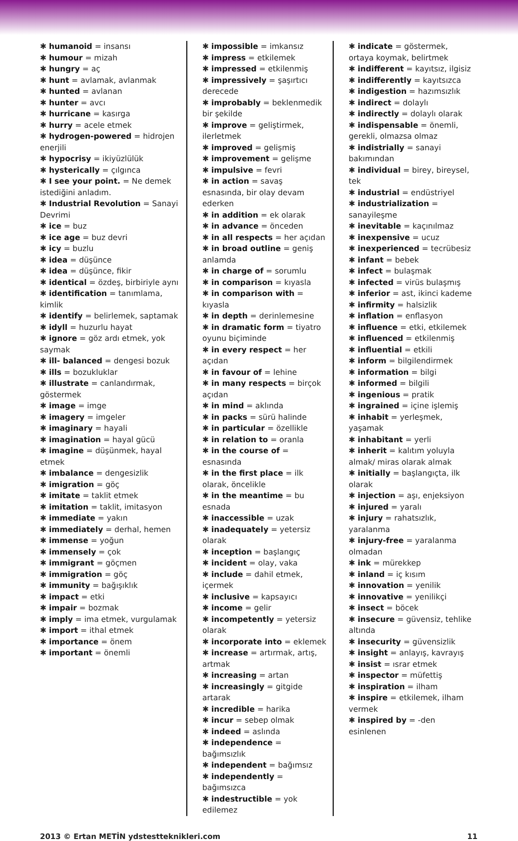✱ humanoid = insansı
✱ humour = mizah
✱ hungry = aç
✱ hunt = avlamak, avlanmak
✱ hunted = avlanan
✱ hunter = avcı
✱ hurricane = kasırga
✱ hurry = acele etmek
✱ hydrogen-powered = hidrojen enerjili
✱ hypocrisy = ikiyüzlülük
✱ hysterically = çılgınca
✱ I see your point. = Ne demek istediğini anladım.
✱ Industrial Revolution = Sanayi Devrimi
✱ ice = buz
✱ ice age = buz devri
✱ icy = buzlu
✱ idea = düşünce
✱ idea = düşünce, fikir
✱ identical = özdeş, birbiriyle aynı
✱ identification = tanımlama, kimlik
✱ identify = belirlemek, saptamak
✱ idyll = huzurlu hayat
✱ ignore = göz ardı etmek, yok saymak
✱ ill- balanced = dengesi bozuk
✱ ills = bozukluklar
✱ illustrate = canlandırmak, göstermek
✱ image = imge
✱ imagery = imgeler
✱ imaginary = hayali
✱ imagination = hayal gücü
✱ imagine = düşünmek, hayal etmek
✱ imbalance = dengesizlik
✱ imigration = göç
✱ imitate = taklit etmek
✱ imitation = taklit, imitasyon
✱ immediate = yakın
✱ immediately = derhal, hemen
✱ immense = yoğun
✱ immensely = çok
✱ immigrant = göçmen
✱ immigration = göç
✱ immunity = bağışıklık
✱ impact = etki
✱ impair = bozmak
✱ imply = ima etmek, vurgulamak
✱ import = ithal etmek
✱ importance = önem
✱ important = önemli
✱ impossible = imkansız
✱ impress = etkilemek
✱ impressed = etkilenmiş
✱ impressively = şaşırtıcı derecede
✱ improbably = beklenmedik bir şekilde
✱ improve = geliştirmek, ilerletmek
✱ improved = gelişmiş
✱ improvement = gelişme
✱ impulsive = fevri
✱ in action = savaş esnasında, bir olay devam ederken
✱ in addition = ek olarak
✱ in advance = önceden
✱ in all respects = her açıdan
✱ in broad outline = geniş anlamda
✱ in charge of = sorumlu
✱ in comparison = kıyasla
✱ in comparison with = kıyasla
✱ in depth = derinlemesine
✱ in dramatic form = tiyatro oyunu biçiminde
✱ in every respect = her açıdan
✱ in favour of = lehine
✱ in many respects = birçok açıdan
✱ in mind = aklında
✱ in packs = sürü halinde
✱ in particular = özellikle
✱ in relation to = oranla
✱ in the course of = esnasında
✱ in the first place = ilk olarak, öncelikle
✱ in the meantime = bu esnada
✱ inaccessible = uzak
✱ inadequately = yetersiz olarak
✱ inception = başlangıç
✱ incident = olay, vaka
✱ include = dahil etmek, içermek
✱ inclusive = kapsayıcı
✱ income = gelir
✱ incompetently = yetersiz olarak
✱ incorporate into = eklemek
✱ increase = artırmak, artış, artmak
✱ increasing = artan
✱ increasingly = gitgide artarak
✱ incredible = harika
✱ incur = sebep olmak
✱ indeed = aslında
✱ independence = bağımsızlık
✱ independent = bağımsız
✱ independently = bağımsızca
✱ indestructible = yok edilemez
✱ indicate = göstermek, ortaya koymak, belirtmek
✱ indifferent = kayıtsız, ilgisiz
✱ indifferently = kayıtsızca
✱ indigestion = hazımsızlık
✱ indirect = dolaylı
✱ indirectly = dolaylı olarak
✱ indispensable = önemli, gerekli, olmazsa olmaz
✱ indistrially = sanayi bakımından
✱ individual = birey, bireysel, tek
✱ industrial = endüstriyel
✱ industrialization = sanayileşme
✱ inevitable = kaçınılmaz
✱ inexpensive = ucuz
✱ inexperienced = tecrübesiz
✱ infant = bebek
✱ infect = bulaşmak
✱ infected = virüs bulaşmış
✱ inferior = ast, ikinci kademe
✱ infirmity = halsizlik
✱ inflation = enflasyon
✱ influence = etki, etkilemek
✱ influenced = etkilenmiş
✱ influential = etkili
✱ inform = bilgilendirmek
✱ information = bilgi
✱ informed = bilgili
✱ ingenious = pratik
✱ ingrained = içine işlemiş
✱ inhabit = yerleşmek, yaşamak
✱ inhabitant = yerli
✱ inherit = kalıtım yoluyla almak/ miras olarak almak
✱ initially = başlangıçta, ilk olarak
✱ injection = aşı, enjeksiyon
✱ injured = yaralı
✱ injury = rahatsızlık, yaralanma
✱ injury-free = yaralanma olmadan
✱ ink = mürekkep
✱ inland = iç kısım
✱ innovation = yenilik
✱ innovative = yenilikçi
✱ insect = böcek
✱ insecure = güvensiz, tehlike altında
✱ insecurity = güvensizlik
✱ insight = anlayış, kavrayış
✱ insist = ısrar etmek
✱ inspector = müfettiş
✱ inspiration = ilham
✱ inspire = etkilemek, ilham vermek
✱ inspired by = -den esinlenen
2013 © Ertan METİN ydstestteknikleri.com 11